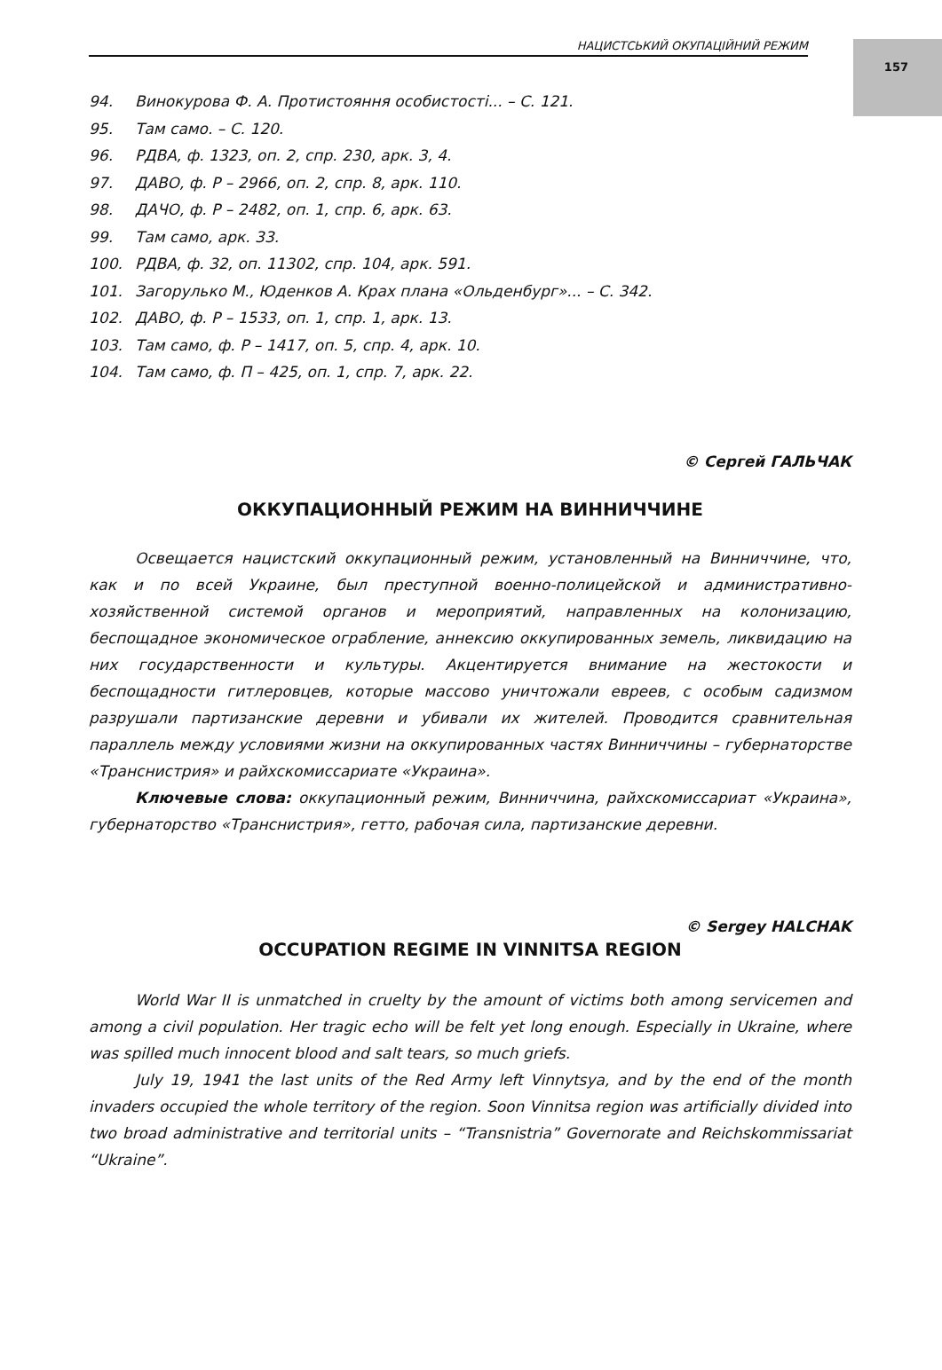157
НАЦИСТСЬКИЙ ОКУПАЦІЙНИЙ РЕЖИМ
94. Винокурова Ф. А. Протистояння особистості... – С. 121.
95. Там само. – С. 120.
96. РДВА, ф. 1323, оп. 2, спр. 230, арк. 3, 4.
97. ДАВО, ф. Р – 2966, оп. 2, спр. 8, арк. 110.
98. ДАЧО, ф. Р – 2482, оп. 1, спр. 6, арк. 63.
99. Там само, арк. 33.
100. РДВА, ф. 32, оп. 11302, спр. 104, арк. 591.
101. Загорулько М., Юденков А. Крах плана «Ольденбург»... – С. 342.
102. ДАВО, ф. Р – 1533, оп. 1, спр. 1, арк. 13.
103. Там само, ф. Р – 1417, оп. 5, спр. 4, арк. 10.
104. Там само, ф. П – 425, оп. 1, спр. 7, арк. 22.
© Сергей ГАЛЬЧАК
ОККУПАЦИОННЫЙ РЕЖИМ НА ВИННИЧЧИНЕ
Освещается нацистский оккупационный режим, установленный на Винниччине, что, как и по всей Украине, был преступной военно-полицейской и административно-хозяйственной системой органов и мероприятий, направленных на колонизацию, беспощадное экономическое ограбление, аннексию оккупированных земель, ликвидацию на них государственности и культуры. Акцентируется внимание на жестокости и беспощадности гитлеровцев, которые массово уничтожали евреев, с особым садизмом разрушали партизанские деревни и убивали их жителей. Проводится сравнительная параллель между условиями жизни на оккупированных частях Винниччины – губернаторстве «Транснистрия» и райхскомиссариате «Украина».
Ключевые слова: оккупационный режим, Винниччина, райхскомиссариат «Украина», губернаторство «Транснистрия», гетто, рабочая сила, партизанские деревни.
© Sergey HALCHAK
OCCUPATION REGIME IN VINNITSA REGION
World War II is unmatched in cruelty by the amount of victims both among servicemen and among a civil population. Her tragic echo will be felt yet long enough. Especially in Ukraine, where was spilled much innocent blood and salt tears, so much griefs.
July 19, 1941 the last units of the Red Army left Vinnytsya, and by the end of the month invaders occupied the whole territory of the region. Soon Vinnitsa region was artificially divided into two broad administrative and territorial units – “Transnistria” Governorate and Reichskommissariat “Ukraine”.